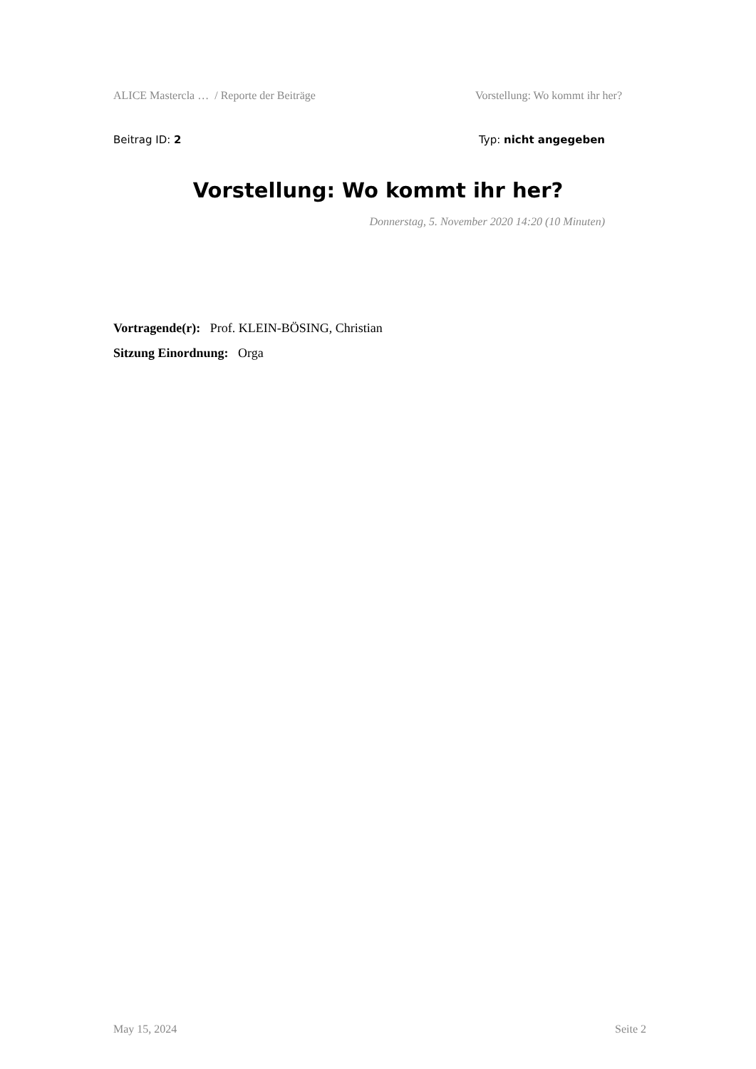ALICE Mastercla … / Reporte der Beiträge Vorstellung: Wo kommt ihr her?
Beitrag ID: 2 Typ: nicht angegeben
Vorstellung: Wo kommt ihr her?
Donnerstag, 5. November 2020 14:20 (10 Minuten)
Vortragende(r): Prof. KLEIN-BÖSING, Christian
Sitzung Einordnung: Orga
May 15, 2024 Seite 2